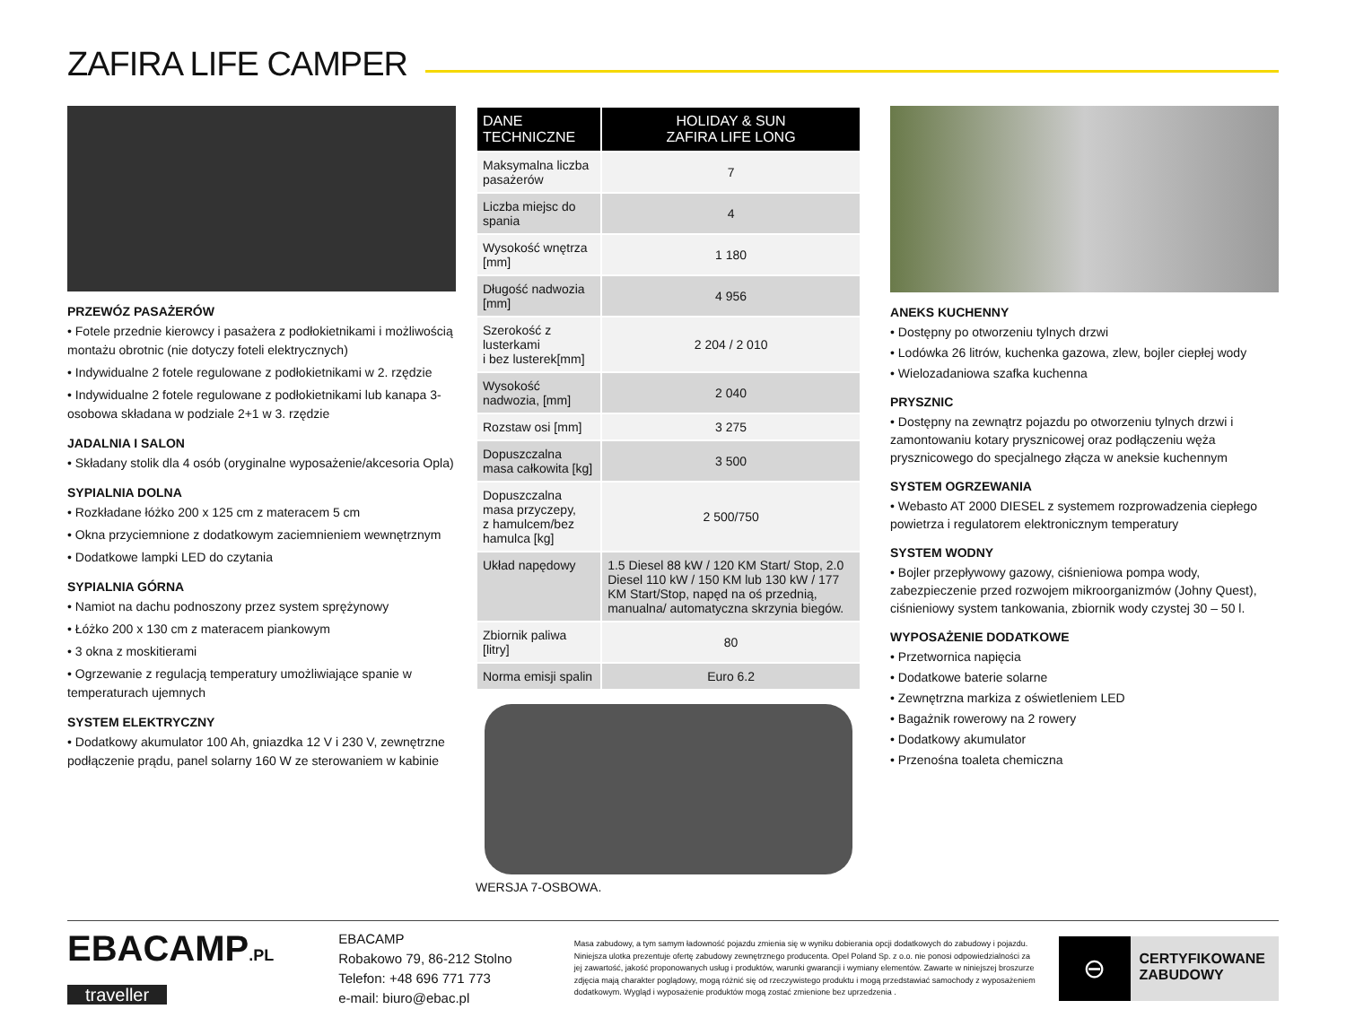ZAFIRA LIFE CAMPER
PRZEWÓZ PASAŻERÓW
• Fotele przednie kierowcy i pasażera z podłokietnikami i możliwością montażu obrotnic (nie dotyczy foteli elektrycznych)
• Indywidualne 2 fotele regulowane z podłokietnikami w 2. rzędzie
• Indywidualne 2 fotele regulowane z podłokietnikami lub kanapa 3-osobowa składana w podziale 2+1 w 3. rzędzie
JADALNIA I SALON
• Składany stolik dla 4 osób (oryginalne wyposażenie/akcesoria Opla)
SYPIALNIA DOLNA
• Rozkładane łóżko 200 x 125 cm z materacem 5 cm
• Okna przyciemnione z dodatkowym zaciemnieniem wewnętrznym
• Dodatkowe lampki LED do czytania
SYPIALNIA GÓRNA
• Namiot na dachu podnoszony przez system sprężynowy
• Łóżko 200 x 130 cm z materacem piankowym
• 3 okna z moskitierami
• Ogrzewanie z regulacją temperatury umożliwiające spanie w temperaturach ujemnych
SYSTEM ELEKTRYCZNY
• Dodatkowy akumulator 100 Ah, gniazdka 12 V i 230 V, zewnętrzne podłączenie prądu, panel solarny 160 W ze sterowaniem w kabinie
| DANE TECHNICZNE | HOLIDAY & SUN ZAFIRA LIFE LONG |
| --- | --- |
| Maksymalna liczba pasażerów | 7 |
| Liczba miejsc do spania | 4 |
| Wysokość wnętrza [mm] | 1 180 |
| Długość nadwozia [mm] | 4 956 |
| Szerokość z lusterkami i bez lusterek[mm] | 2 204 / 2 010 |
| Wysokość nadwozia, [mm] | 2 040 |
| Rozstaw osi [mm] | 3 275 |
| Dopuszczalna masa całkowita [kg] | 3 500 |
| Dopuszczalna masa przyczepy, z hamulcem/bez hamulca [kg] | 2 500/750 |
| Układ napędowy | 1.5 Diesel 88 kW / 120 KM Start/ Stop, 2.0 Diesel 110 kW / 150 KM lub 130 kW / 177 KM Start/Stop, napęd na oś przednią, manualna/ automatyczna skrzynia biegów. |
| Zbiornik paliwa [litry] | 80 |
| Norma emisji spalin | Euro 6.2 |
WERSJA 7-OSBOWA.
ANEKS KUCHENNY
• Dostępny po otworzeniu tylnych drzwi
• Lodówka 26 litrów, kuchenka gazowa, zlew, bojler ciepłej wody
• Wielozadaniowa szafka kuchenna
PRYSZNIC
• Dostępny na zewnątrz pojazdu po otworzeniu tylnych drzwi i zamontowaniu kotary prysznicowej oraz podłączeniu węża prysznicowego do specjalnego złącza w aneksie kuchennym
SYSTEM OGRZEWANIA
• Webasto AT 2000 DIESEL z systemem rozprowadzenia ciepłego powietrza i regulatorem elektronicznym temperatury
SYSTEM WODNY
• Bojler przepływowy gazowy, ciśnieniowa pompa wody, zabezpieczenie przed rozwojem mikroorganizmów (Johny Quest), ciśnieniowy system tankowania, zbiornik wody czystej 30 – 50 l.
WYPOSAŻENIE DODATKOWE
• Przetwornica napięcia
• Dodatkowe baterie solarne
• Zewnętrzna markiza z oświetleniem LED
• Bagażnik rowerowy na 2 rowery
• Dodatkowy akumulator
• Przenośna toaleta chemiczna
EBACAMP.PL
traveller
EBACAMP
Robakowo 79, 86-212 Stolno
Telefon: +48 696 771 773
e-mail: biuro@ebac.pl
Masa zabudowy, a tym samym ładowność pojazdu zmienia się w wyniku dobierania opcji dodatkowych do zabudowy i pojazdu. Niniejsza ulotka prezentuje ofertę zabudowy zewnętrznego producenta. Opel Poland Sp. z o.o. nie ponosi odpowiedzialności za jej zawartość, jakość proponowanych usług i produktów, warunki gwarancji i wymiany elementów. Zawarte w niniejszej broszurze zdjęcia mają charakter poglądowy, mogą różnić się od rzeczywistego produktu i mogą przedstawiać samochody z wyposażeniem dodatkowym. Wygląd i wyposażenie produktów mogą zostać zmienione bez uprzedzenia .
⊖
CERTYFIKOWANE
ZABUDOWY